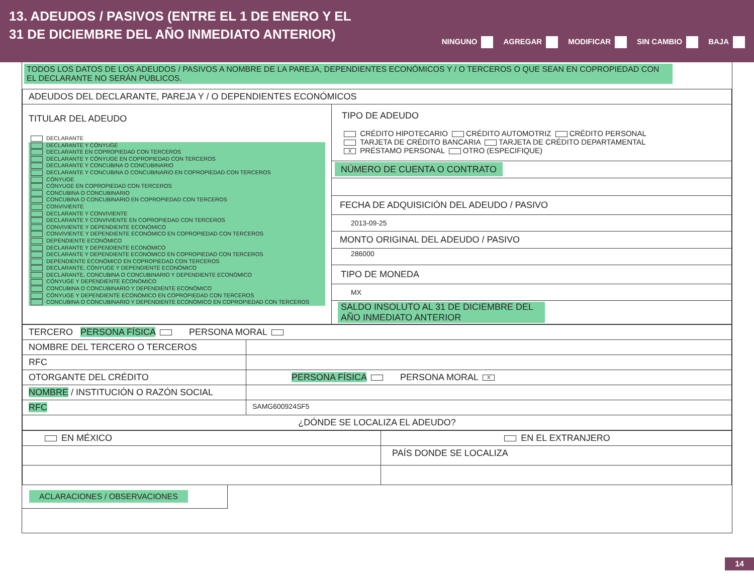13. ADEUDOS / PASIVOS (ENTRE EL 1 DE ENERO Y EL
31 DE DICIEMBRE DEL AÑO INMEDIATO ANTERIOR)
NINGUNO AGREGAR MODIFICAR SIN CAMBIO BAJA
TODOS LOS DATOS DE LOS ADEUDOS / PASIVOS A NOMBRE DE LA PAREJA, DEPENDIENTES ECONÓMICOS Y / O TERCEROS O QUE SEAN EN COPROPIEDAD CON EL DECLARANTE NO SERÁN PÚBLICOS.
| ADEUDOS DEL DECLARANTE, PAREJA Y / O DEPENDIENTES ECONÓMICOS | |
| TITULAR DEL ADEUDO DECLARANTE DECLARANTE Y CÓNYUGE DECLARANTE EN COPROPIEDAD CON TERCEROS DECLARANTE Y CÓNYUGE EN COPROPIEDAD CON TERCEROS DECLARANTE Y CONCUBINA O CONCUBINARIO DECLARANTE Y CONCUBINA O CONCUBINARIO EN COPROPIEDAD CON TERCEROS CÓNYUGE CÓNYUGE EN COPROPIEDAD CON TERCEROS CONCUBINA O CONCUBINARIO CONCUBINA O CONCUBINARIO EN COPROPIEDAD CON TERCEROS CONVIVIENTE DECLARANTE Y CONVIVIENTE DECLARANTE Y CONVIVIENTE EN COPROPIEDAD CON TERCEROS CONVIVIENTE Y DEPENDIENTE ECONÓMICO CONVIVIENTE Y DEPENDIENTE ECONÓMICO EN COPROPIEDAD CON TERCEROS DEPENDIENTE ECONÓMICO DECLARANTE Y DEPENDIENTE ECONÓMICO DECLARANTE Y DEPENDIENTE ECONÓMICO EN COPROPIEDAD CON TERCEROS DEPENDIENTE ECONÓMICO EN COPROPIEDAD CON TERCEROS DECLARANTE, CÓNYUGE Y DEPENDIENTE ECONÓMICO DECLARANTE, CONCUBINA O CONCUBINARIO Y DEPENDIENTE ECONÓMICO CÓNYUGE Y DEPENDIENTE ECONÓMICO CONCUBINA O CONCUBINARIO Y DEPENDIENTE ECONÓMICO CÓNYUGE Y DEPENDIENTE ECONÓMICO EN COPROPIEDAD CON TERCEROS CONCUBINA O CONCUBINARIO Y DEPENDIENTE ECONÓMICO EN COPROPIEDAD CON TERCEROS | TIPO DE ADEUDO CRÉDITO HIPOTECARIO CRÉDITO AUTOMOTRIZ CRÉDITO PERSONAL TARJETA DE CRÉDITO BANCARIA TARJETA DE CRÉDITO DEPARTAMENTAL X PRÉSTAMO PERSONAL OTRO (ESPECIFIQUE) NÚMERO DE CUENTA O CONTRATO FECHA DE ADQUISICIÓN DEL ADEUDO / PASIVO 2013-09-25 MONTO ORIGINAL DEL ADEUDO / PASIVO 286000 TIPO DE MONEDA MX SALDO INSOLUTO AL 31 DE DICIEMBRE DEL AÑO INMEDIATO ANTERIOR |
| TERCERO PERSONA FÍSICA PERSONA MORAL | |
| NOMBRE DEL TERCERO O TERCEROS | |
| RFC | |
| OTORGANTE DEL CRÉDITO | PERSONA FÍSICA PERSONA MORAL X |
| NOMBRE / INSTITUCIÓN O RAZÓN SOCIAL | |
| RFC | SAMG600924SF5 |
| ¿DÓNDE SE LOCALIZA EL ADEUDO? | |
| EN MÉXICO | EN EL EXTRANJERO |
| | PAÍS DONDE SE LOCALIZA |
ACLARACIONES / OBSERVACIONES
14